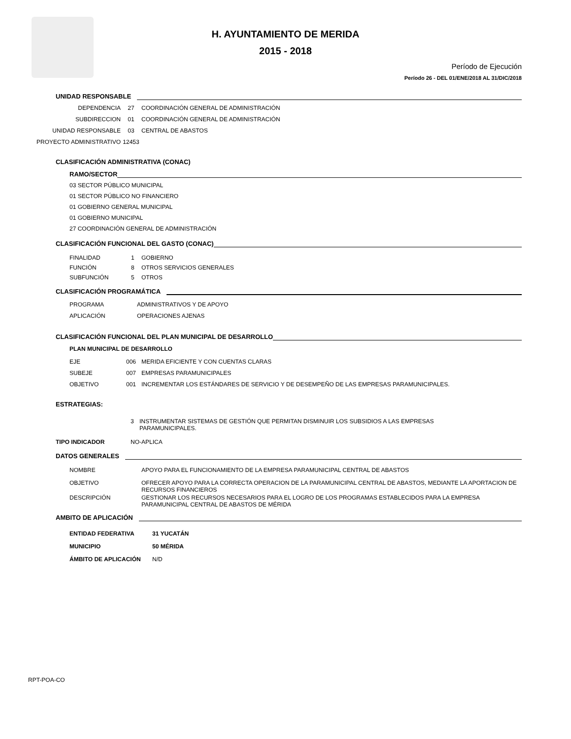H. AYUNTAMIENTO DE MERIDA
2015 - 2018
Período de Ejecución
Período 26 - DEL 01/ENE/2018 AL 31/DIC/2018
UNIDAD RESPONSABLE
DEPENDENCIA 27 COORDINACIÓN GENERAL DE ADMINISTRACIÓN
SUBDIRECCION 01 COORDINACIÓN GENERAL DE ADMINISTRACIÓN
UNIDAD RESPONSABLE 03 CENTRAL DE ABASTOS
PROYECTO ADMINISTRATIVO 12453
CLASIFICACIÓN ADMINISTRATIVA (CONAC)
RAMO/SECTOR
03 SECTOR PÚBLICO MUNICIPAL
01 SECTOR PÚBLICO NO FINANCIERO
01 GOBIERNO GENERAL MUNICIPAL
01 GOBIERNO MUNICIPAL
27 COORDINACIÓN GENERAL DE ADMINISTRACIÓN
CLASIFICACIÓN FUNCIONAL DEL GASTO (CONAC)
FINALIDAD 1 GOBIERNO
FUNCIÓN 8 OTROS SERVICIOS GENERALES
SUBFUNCIÓN 5 OTROS
CLASIFICACIÓN PROGRAMÁTICA
PROGRAMA ADMINISTRATIVOS Y DE APOYO
APLICACIÓN OPERACIONES AJENAS
CLASIFICACIÓN FUNCIONAL DEL PLAN MUNICIPAL DE DESARROLLO
PLAN MUNICIPAL DE DESARROLLO
EJE 006 MERIDA EFICIENTE Y CON CUENTAS CLARAS
SUBEJE 007 EMPRESAS PARAMUNICIPALES
OBJETIVO 001 INCREMENTAR LOS ESTÁNDARES DE SERVICIO Y DE DESEMPEÑO DE LAS EMPRESAS PARAMUNICIPALES.
ESTRATEGIAS:
3 INSTRUMENTAR SISTEMAS DE GESTIÓN QUE PERMITAN DISMINUIR LOS SUBSIDIOS A LAS EMPRESAS PARAMUNICIPALES.
TIPO INDICADOR NO-APLICA
DATOS GENERALES
NOMBRE APOYO PARA EL FUNCIONAMIENTO DE LA EMPRESA PARAMUNICIPAL CENTRAL DE ABASTOS
OBJETIVO OFRECER APOYO PARA LA CORRECTA OPERACION DE LA PARAMUNICIPAL CENTRAL DE ABASTOS, MEDIANTE LA APORTACION DE RECURSOS FINANCIEROS
DESCRIPCIÓN GESTIONAR LOS RECURSOS NECESARIOS PARA EL LOGRO DE LOS PROGRAMAS ESTABLECIDOS PARA LA EMPRESA PARAMUNICIPAL CENTRAL DE ABASTOS DE MÉRIDA
AMBITO DE APLICACIÓN
ENTIDAD FEDERATIVA 31 YUCATÁN
MUNICIPIO 50 MÉRIDA
ÁMBITO DE APLICACIÓN N/D
RPT-POA-CO